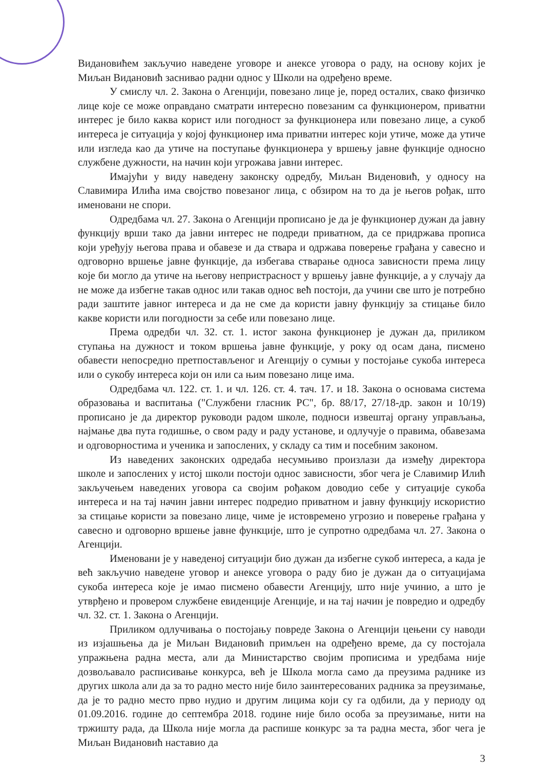Видановићем закључио наведене уговоре и анексе уговора о раду, на основу којих је Миљан Видановић заснивао радни однос у Школи на одређено време.
У смислу чл. 2. Закона о Агенцији, повезано лице је, поред осталих, свако физичко лице које се може оправдано сматрати интересно повезаним са функционером, приватни интерес је било каква корист или погодност за функционера или повезано лице, а сукоб интереса је ситуација у којој функционер има приватни интерес који утиче, може да утиче или изгледа као да утиче на поступање функционера у вршењу јавне функције односно службене дужности, на начин који угрожава јавни интерес.
Имајући у виду наведену законску одредбу, Миљан Виденовић, у односу на Славимира Илића има својство повезаног лица, с обзиром на то да је његов рођак, што именовани не спори.
Одредбама чл. 27. Закона о Агенцији прописано је да је функционер дужан да јавну функцију врши тако да јавни интерес не подреди приватном, да се придржава прописа који уређују његова права и обавезе и да ствара и одржава поверење грађана у савесно и одговорно вршење јавне функције, да избегава стварање односа зависности према лицу које би могло да утиче на његову непристрасност у вршењу јавне функције, а у случају да не може да избегне такав однос или такав однос већ постоји, да учини све што је потребно ради заштите јавног интереса и да не сме да користи јавну функцију за стицање било какве користи или погодности за себе или повезано лице.
Према одредби чл. 32. ст. 1. истог закона функционер је дужан да, приликом ступања на дужност и током вршења јавне функције, у року од осам дана, писмено обавести непосредно претпостављеног и Агенцију о сумњи у постојање сукоба интереса или о сукобу интереса који он или са њим повезано лице има.
Одредбама чл. 122. ст. 1. и чл. 126. ст. 4. тач. 17. и 18. Закона о основама система образовања и васпитања ("Службени гласник РС", бр. 88/17, 27/18-др. закон и 10/19) прописано је да директор руководи радом школе, подноси извештај органу управљања, најмање два пута годишње, о свом раду и раду установе, и одлучује о правима, обавезама и одговорностима и ученика и запослених, у складу са тим и посебним законом.
Из наведених законских одредаба несумњиво произлази да између директора школе и запослених у истој школи постоји однос зависности, због чега је Славимир Илић закључењем наведених уговора са својим рођаком доводио себе у ситуације сукоба интереса и на тај начин јавни интерес подредио приватном и јавну функцију искористио за стицање користи за повезано лице, чиме је истовремено угрозио и поверење грађана у савесно и одговорно вршење јавне функције, што је супротно одредбама чл. 27. Закона о Агенцији.
Именовани је у наведеној ситуацији био дужан да избегне сукоб интереса, а када је већ закључио наведене уговор и анексе уговора о раду био је дужан да о ситуацијама сукоба интереса које је имао писмено обавести Агенцију, што није учинио, а што је утврђено и провером службене евиденције Агенције, и на тај начин је повредио и одредбу чл. 32. ст. 1. Закона о Агенцији.
Приликом одлучивања о постојању повреде Закона о Агенцији цењени су наводи из изјашњења да је Миљан Видановић примљен на одређено време, да су постојала упражњена радна места, али да Министарство својим прописима и уредбама није дозвољавало расписивање конкурса, већ је Школа могла само да преузима раднике из других школа али да за то радно место није било заинтересованих радника за преузимање, да је то радно место прво нудио и другим лицима који су га одбили, да у периоду од 01.09.2016. године до септембра 2018. године није било особа за преузимање, нити на тржишту рада, да Школа није могла да распише конкурс за та радна места, због чега је Миљан Видановић наставио да
3